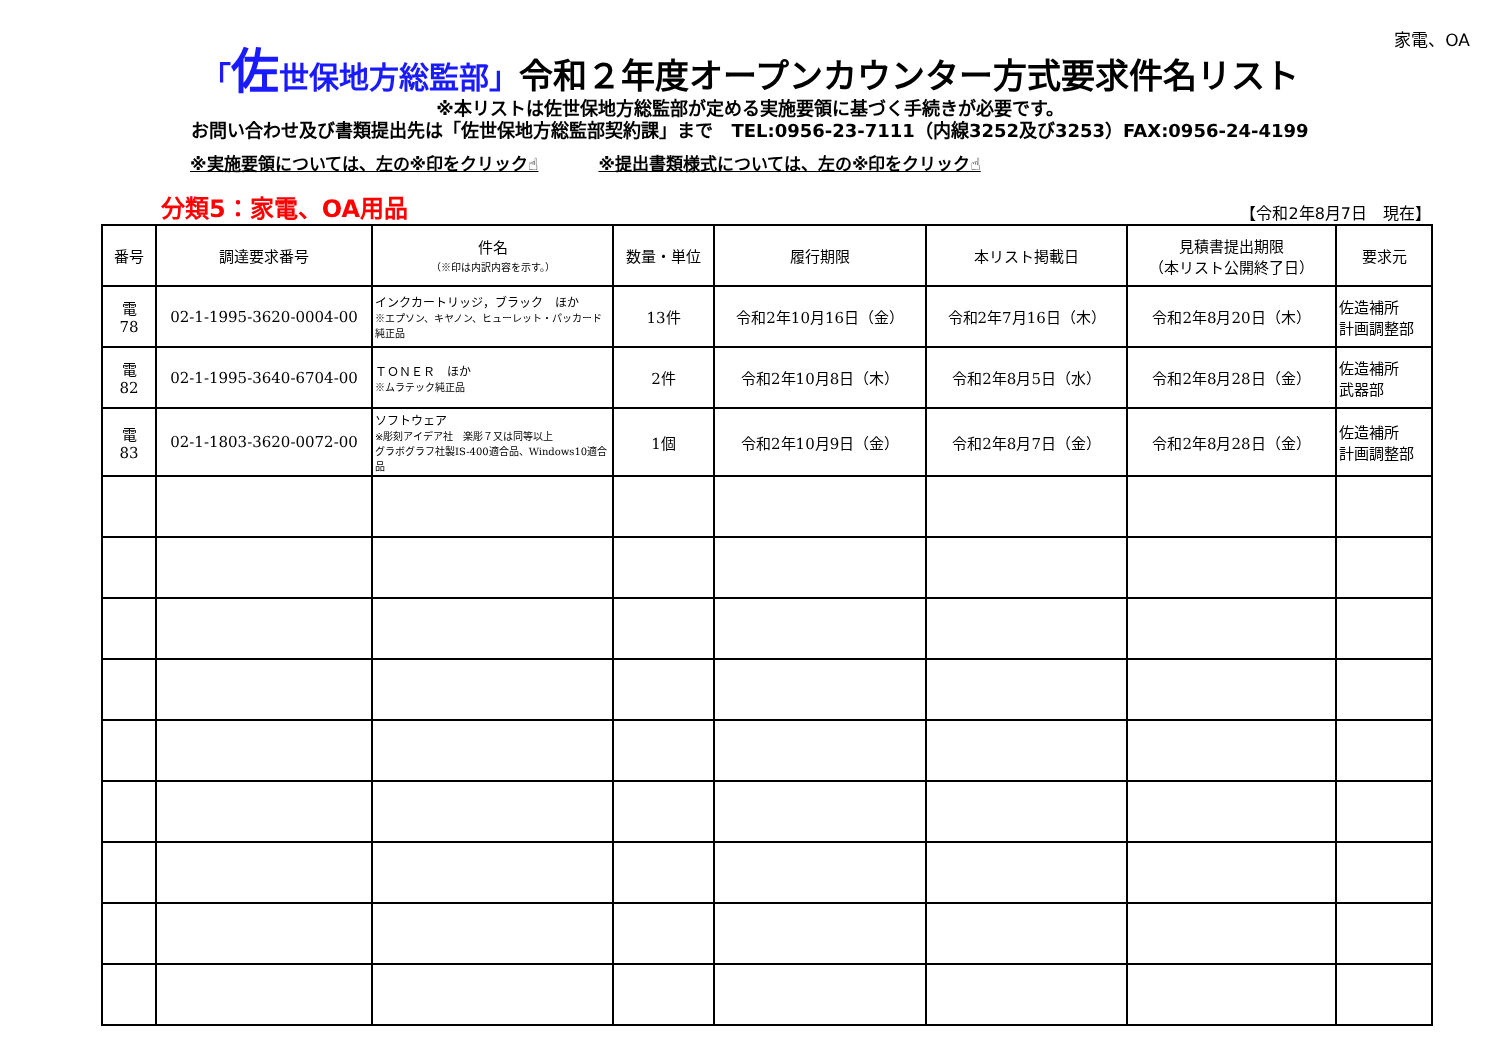家電、OA
「佐世保地方総監部」令和２年度オープンカウンター方式要求件名リスト
※本リストは佐世保地方総監部が定める実施要領に基づく手続きが必要です。
お問い合わせ及び書類提出先は「佐世保地方総監部契約課」まで　TEL:0956-23-7111（内線3252及び3253）FAX:0956-24-4199
※実施要領については、左の※印をクリック☝ ※提出書類様式については、左の※印をクリック☝
分類5：家電、OA用品
【令和2年8月7日　現在】
| 番号 | 調達要求番号 | 件名 （※印は内訳内容を示す。） | 数量・単位 | 履行期限 | 本リスト掲載日 | 見積書提出期限 （本リスト公開終了日） | 要求元 |
| --- | --- | --- | --- | --- | --- | --- | --- |
| 電 78 | 02-1-1995-3620-0004-00 | インクカートリッジ，ブラック ほか ※エプソン、キヤノン、ヒューレット・パッカード純正品 | 13件 | 令和2年10月16日（金） | 令和2年7月16日（木） | 令和2年8月20日（木） | 佐造補所 計画調整部 |
| 電 82 | 02-1-1995-3640-6704-00 | ＴＯＮＥＲ ほか ※ムラテック純正品 | 2件 | 令和2年10月8日（木） | 令和2年8月5日（水） | 令和2年8月28日（金） | 佐造補所 武器部 |
| 電 83 | 02-1-1803-3620-0072-00 | ソフトウェア ※彫刻アイデア社 楽彫７又は同等以上 グラボグラフ社製IS-400適合品、Windows10適合品 | 1個 | 令和2年10月9日（金） | 令和2年8月7日（金） | 令和2年8月28日（金） | 佐造補所 計画調整部 |